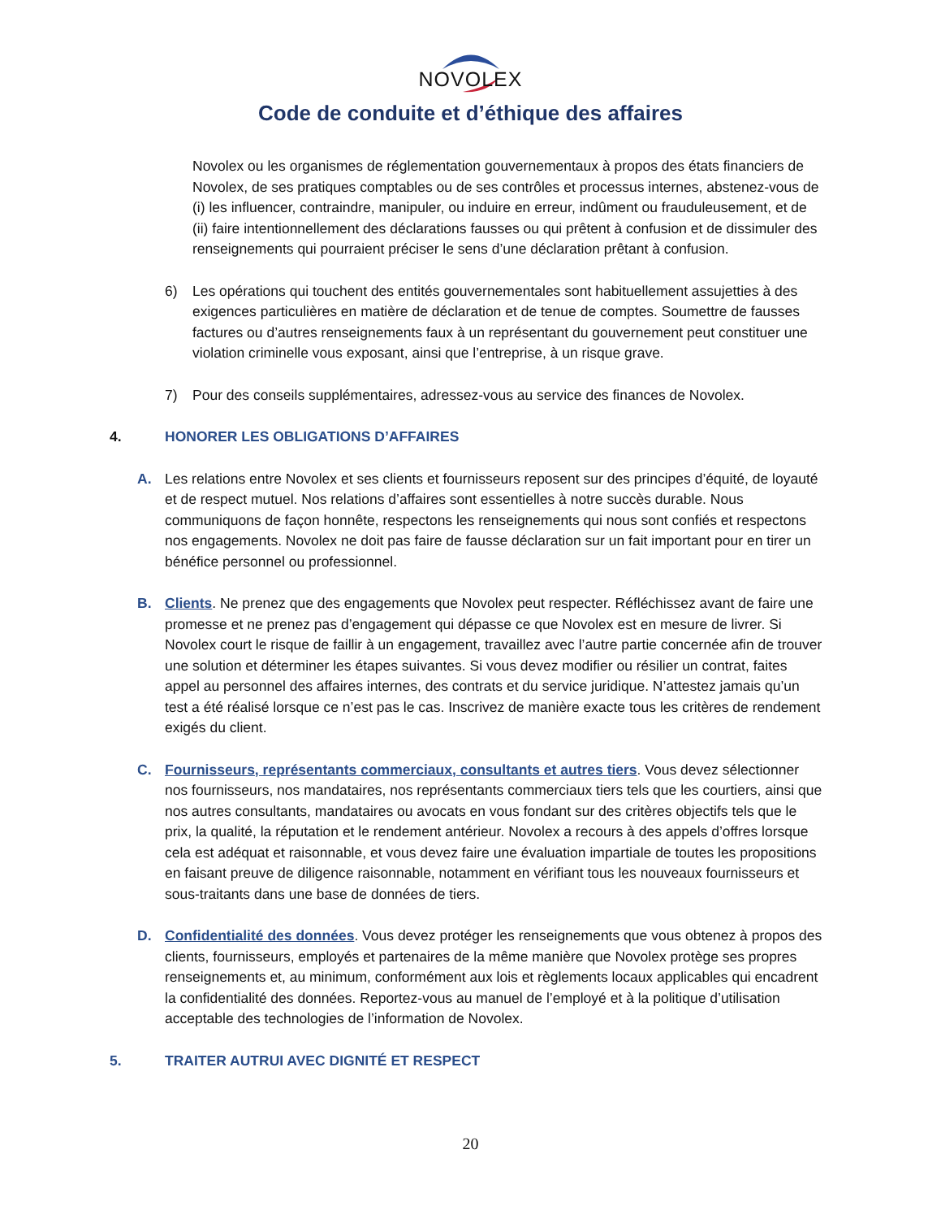NOVOLEX
Code de conduite et d’éthique des affaires
Novolex ou les organismes de réglementation gouvernementaux à propos des états financiers de Novolex, de ses pratiques comptables ou de ses contrôles et processus internes, abstenez-vous de (i) les influencer, contraindre, manipuler, ou induire en erreur, indûment ou frauduleusement, et de (ii) faire intentionnellement des déclarations fausses ou qui prêtent à confusion et de dissimuler des renseignements qui pourraient préciser le sens d’une déclaration prêtant à confusion.
6) Les opérations qui touchent des entités gouvernementales sont habituellement assujetties à des exigences particulières en matière de déclaration et de tenue de comptes. Soumettre de fausses factures ou d’autres renseignements faux à un représentant du gouvernement peut constituer une violation criminelle vous exposant, ainsi que l’entreprise, à un risque grave.
7) Pour des conseils supplémentaires, adressez-vous au service des finances de Novolex.
4. HONORER LES OBLIGATIONS D’AFFAIRES
A. Les relations entre Novolex et ses clients et fournisseurs reposent sur des principes d’équité, de loyauté et de respect mutuel. Nos relations d’affaires sont essentielles à notre succès durable. Nous communiquons de façon honnête, respectons les renseignements qui nous sont confiés et respectons nos engagements. Novolex ne doit pas faire de fausse déclaration sur un fait important pour en tirer un bénéfice personnel ou professionnel.
B. Clients. Ne prenez que des engagements que Novolex peut respecter. Réfléchissez avant de faire une promesse et ne prenez pas d’engagement qui dépasse ce que Novolex est en mesure de livrer. Si Novolex court le risque de faillir à un engagement, travaillez avec l’autre partie concernée afin de trouver une solution et déterminer les étapes suivantes. Si vous devez modifier ou résilier un contrat, faites appel au personnel des affaires internes, des contrats et du service juridique. N’attestez jamais qu’un test a été réalisé lorsque ce n’est pas le cas. Inscrivez de manière exacte tous les critères de rendement exigés du client.
C. Fournisseurs, représentants commerciaux, consultants et autres tiers. Vous devez sélectionner nos fournisseurs, nos mandataires, nos représentants commerciaux tiers tels que les courtiers, ainsi que nos autres consultants, mandataires ou avocats en vous fondant sur des critères objectifs tels que le prix, la qualité, la réputation et le rendement antérieur. Novolex a recours à des appels d’offres lorsque cela est adéquat et raisonnable, et vous devez faire une évaluation impartiale de toutes les propositions en faisant preuve de diligence raisonnable, notamment en vérifiant tous les nouveaux fournisseurs et sous-traitants dans une base de données de tiers.
D. Confidentialité des données. Vous devez protéger les renseignements que vous obtenez à propos des clients, fournisseurs, employés et partenaires de la même manière que Novolex protège ses propres renseignements et, au minimum, conformément aux lois et règlements locaux applicables qui encadrent la confidentialité des données. Reportez-vous au manuel de l’employé et à la politique d’utilisation acceptable des technologies de l’information de Novolex.
5. TRAITER AUTRUI AVEC DIGNITÉ ET RESPECT
20